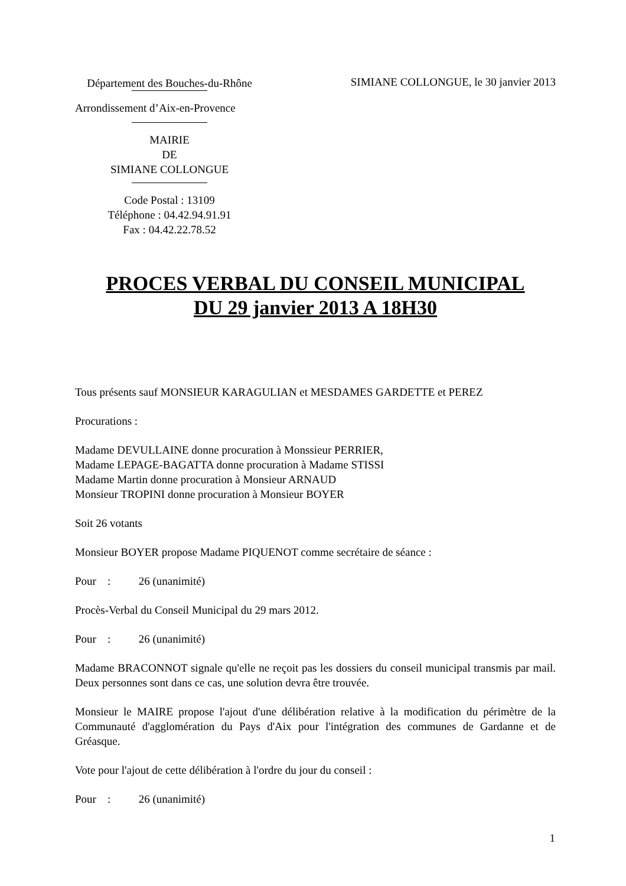Département des Bouches-du-Rhône
SIMIANE COLLONGUE, le 30 janvier 2013
Arrondissement d’Aix-en-Provence
MAIRIE
DE
SIMIANE COLLONGUE
Code Postal : 13109
Téléphone : 04.42.94.91.91
Fax : 04.42.22.78.52
PROCES VERBAL DU CONSEIL MUNICIPAL
DU 29 janvier 2013 A 18H30
Tous présents sauf MONSIEUR KARAGULIAN et MESDAMES GARDETTE et PEREZ
Procurations :
Madame DEVULLAINE donne procuration à Monssieur PERRIER,
Madame LEPAGE-BAGATTA donne procuration à Madame STISSI
Madame Martin donne procuration à Monsieur ARNAUD
Monsieur TROPINI donne procuration à Monsieur BOYER
Soit 26 votants
Monsieur BOYER propose Madame PIQUENOT comme secrétaire de séance :
Pour : 26 (unanimité)
Procès-Verbal du Conseil Municipal du 29 mars 2012.
Pour : 26 (unanimité)
Madame BRACONNOT signale qu'elle ne reçoit pas les dossiers du conseil municipal transmis par mail. Deux personnes sont dans ce cas, une solution devra être trouvée.
Monsieur le MAIRE propose l'ajout d'une délibération relative à la modification du périmètre de la Communauté d'agglomération du Pays d'Aix pour l'intégration des communes de Gardanne et de Gréasque.
Vote pour l'ajout de cette délibération à l'ordre du jour du conseil :
Pour : 26 (unanimité)
1